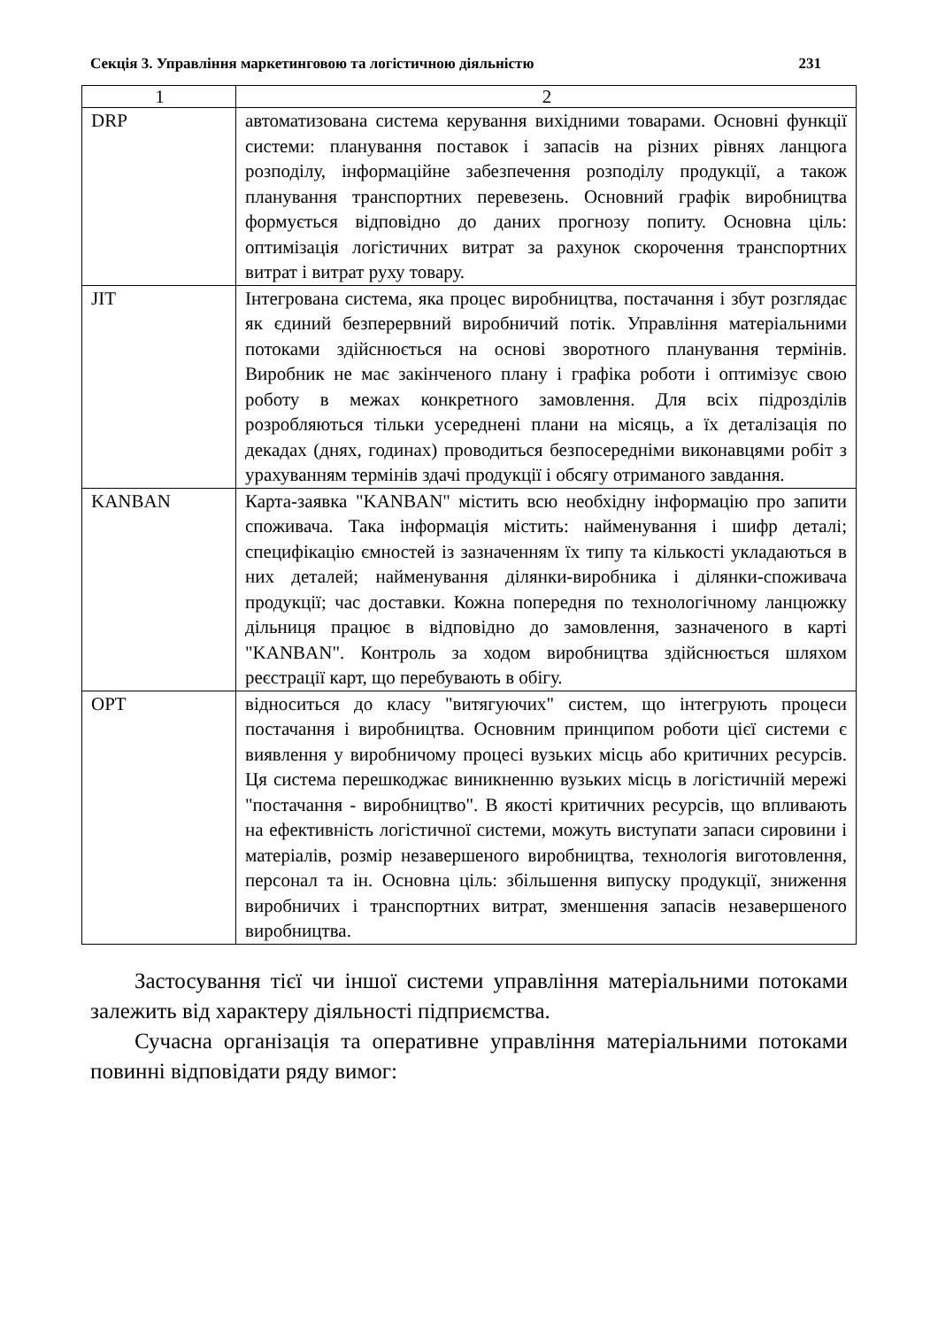Секція 3. Управління маркетинговою та логістичною діяльністю 231
| 1 | 2 |
| --- | --- |
| DRP | автоматизована система керування вихідними товарами. Основні функції системи: планування поставок і запасів на різних рівнях ланцюга розподілу, інформаційне забезпечення розподілу продукції, а також планування транспортних перевезень. Основний графік виробництва формується відповідно до даних прогнозу попиту. Основна ціль: оптимізація логістичних витрат за рахунок скорочення транспортних витрат і витрат руху товару. |
| JIT | Інтегрована система, яка процес виробництва, постачання і збут розглядає як єдиний безперервний виробничий потік. Управлін­ня матеріальними потоками здійснюється на основі зворотного планування термінів. Виробник не має закінченого плану і гра­фіка роботи і оптимізує свою роботу в межах конкретного за­мовлення. Для всіх підрозділів розробляються тільки усередне­ні плани на місяць, а їх деталізація по декадах (днях, годинах) проводиться безпосередніми виконавцями робіт з урахуванням термінів здачі продукції і обсягу отриманого завдання. |
| KANBAN | Карта-заявка "KANBAN" містить всю необхідну інформацію про запити споживача. Така інформація містить: найменування і шифр деталі; специфікацію ємностей із зазначенням їх типу та кількості укладаються в них деталей; найменування ділянки-виробника і ділянки-споживача продукції; час доставки. Кожна попередня по технологічному ланцюжку дільниця працює в відповідно до замовлення, зазначеного в карті "KANBAN". Контроль за ходом виробництва здійснюється шляхом реєстрації карт, що перебувають в обігу. |
| OPT | відноситься до класу "витягуючих" систем, що інтегрують процеси постачання і виробництва. Основним принципом роботи цієї системи є виявлення у виробничому процесі вузьких місць або критичних ресурсів. Ця система перешкоджає виникненню вузьких місць в логістичній мережі "постачання - виробництво". В якості критичних ресурсів, що впливають на ефективність логістичної системи, можуть виступати запаси сировини і матеріалів, розмір незавершеного виробництва, технологія виготовлення, персонал та ін. Основна ціль: збільшення випуску продукції, зниження виробничих і транспортних витрат, зменшення запасів незавершеного виробництва. |
Застосування тієї чи іншої системи управління матеріальними потоками залежить від характеру діяльності підприємства.
Сучасна організація та оперативне управління матеріальними потоками повинні відповідати ряду вимог: